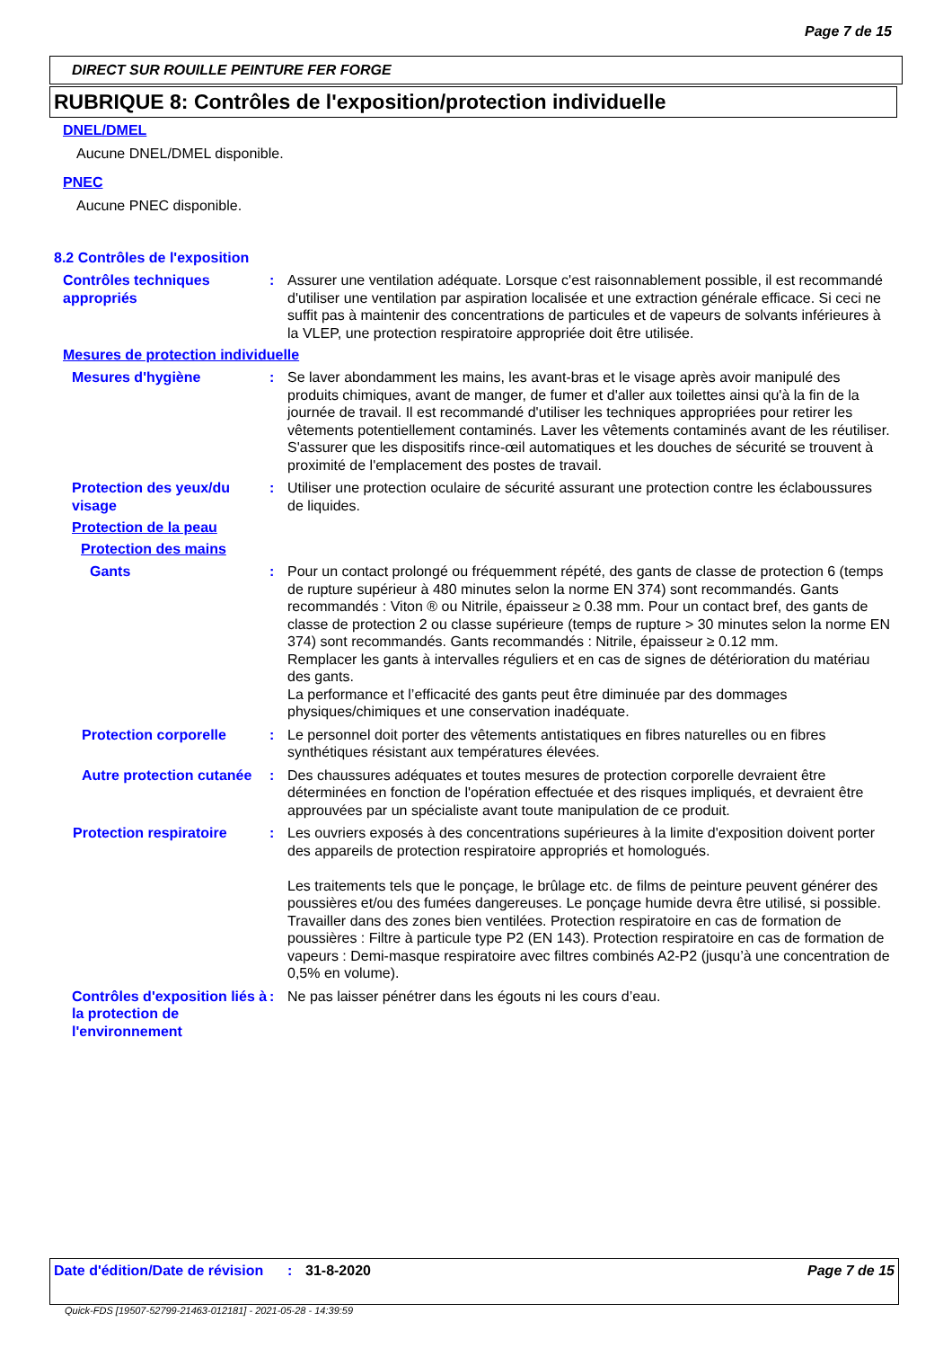Page 7 de 15
DIRECT SUR ROUILLE PEINTURE FER FORGE
RUBRIQUE 8: Contrôles de l'exposition/protection individuelle
DNEL/DMEL
Aucune DNEL/DMEL disponible.
PNEC
Aucune PNEC disponible.
8.2 Contrôles de l'exposition
Contrôles techniques appropriés
: Assurer une ventilation adéquate. Lorsque c'est raisonnablement possible, il est recommandé d'utiliser une ventilation par aspiration localisée et une extraction générale efficace. Si ceci ne suffit pas à maintenir des concentrations de particules et de vapeurs de solvants inférieures à la VLEP, une protection respiratoire appropriée doit être utilisée.
Mesures de protection individuelle
Mesures d'hygiène : Se laver abondamment les mains, les avant-bras et le visage après avoir manipulé des produits chimiques, avant de manger, de fumer et d'aller aux toilettes ainsi qu'à la fin de la journée de travail. Il est recommandé d'utiliser les techniques appropriées pour retirer les vêtements potentiellement contaminés. Laver les vêtements contaminés avant de les réutiliser. S'assurer que les dispositifs rince-œil automatiques et les douches de sécurité se trouvent à proximité de l'emplacement des postes de travail.
Protection des yeux/du visage
: Utiliser une protection oculaire de sécurité assurant une protection contre les éclaboussures de liquides.
Protection de la peau
Protection des mains
Gants : Pour un contact prolongé ou fréquemment répété, des gants de classe de protection 6 (temps de rupture supérieur à 480 minutes selon la norme EN 374) sont recommandés. Gants recommandés : Viton ® ou Nitrile, épaisseur ≥ 0.38 mm. Pour un contact bref, des gants de classe de protection 2 ou classe supérieure (temps de rupture > 30 minutes selon la norme EN 374) sont recommandés. Gants recommandés : Nitrile, épaisseur ≥ 0.12 mm.
Remplacer les gants à intervalles réguliers et en cas de signes de détérioration du matériau des gants.
La performance et l’efficacité des gants peut être diminuée par des dommages physiques/chimiques et une conservation inadéquate.
Protection corporelle : Le personnel doit porter des vêtements antistatiques en fibres naturelles ou en fibres synthétiques résistant aux températures élevées.
Autre protection cutanée
: Des chaussures adéquates et toutes mesures de protection corporelle devraient être déterminées en fonction de l'opération effectuée et des risques impliqués, et devraient être approuvées par un spécialiste avant toute manipulation de ce produit.
Protection respiratoire
: Les ouvriers exposés à des concentrations supérieures à la limite d'exposition doivent porter des appareils de protection respiratoire appropriés et homologués.
Les traitements tels que le ponçage, le brûlage etc. de films de peinture peuvent générer des poussières et/ou des fumées dangereuses. Le ponçage humide devra être utilisé, si possible. Travailler dans des zones bien ventilées. Protection respiratoire en cas de formation de poussières : Filtre à particule type P2 (EN 143). Protection respiratoire en cas de formation de vapeurs : Demi-masque respiratoire avec filtres combinés A2-P2 (jusqu’à une concentration de 0,5% en volume).
Contrôles d'exposition liés à la protection de l'environnement
: Ne pas laisser pénétrer dans les égouts ni les cours d’eau.
Date d'édition/Date de révision
: 31-8-2020 Page 7 de 15
Quick-FDS [19507-52799-21463-012181] - 2021-05-28 - 14:39:59